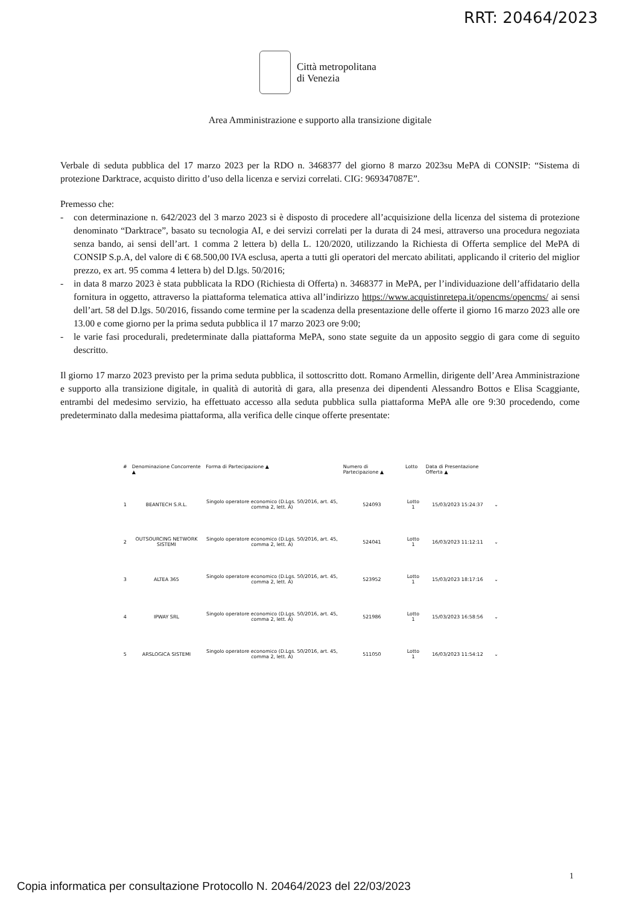RRT: 20464/2023
Città metropolitana
di Venezia
Area Amministrazione e supporto alla transizione digitale
Verbale di seduta pubblica del 17 marzo 2023 per la RDO n. 3468377 del giorno 8 marzo 2023su MePA di CONSIP: “Sistema di protezione Darktrace, acquisto diritto d’uso della licenza e servizi correlati. CIG: 969347087E”.
Premesso che:
- con determinazione n. 642/2023 del 3 marzo 2023 si è disposto di procedere all’acquisizione della licenza del sistema di protezione denominato “Darktrace”, basato su tecnologia AI, e dei servizi correlati per la durata di 24 mesi, attraverso una procedura negoziata senza bando, ai sensi dell’art. 1 comma 2 lettera b) della L. 120/2020, utilizzando la Richiesta di Offerta semplice del MePA di CONSIP S.p.A, del valore di € 68.500,00 IVA esclusa, aperta a tutti gli operatori del mercato abilitati, applicando il criterio del miglior prezzo, ex art. 95 comma 4 lettera b) del D.lgs. 50/2016;
- in data 8 marzo 2023 è stata pubblicata la RDO (Richiesta di Offerta) n. 3468377 in MePA, per l’individuazione dell’affidatario della fornitura in oggetto, attraverso la piattaforma telematica attiva all’indirizzo https://www.acquistinretepa.it/opencms/opencms/ ai sensi dell’art. 58 del D.lgs. 50/2016, fissando come termine per la scadenza della presentazione delle offerte il giorno 16 marzo 2023 alle ore 13.00 e come giorno per la prima seduta pubblica il 17 marzo 2023 ore 9:00;
- le varie fasi procedurali, predeterminate dalla piattaforma MePA, sono state seguite da un apposito seggio di gara come di seguito descritto.
Il giorno 17 marzo 2023 previsto per la prima seduta pubblica, il sottoscritto dott. Romano Armellin, dirigente dell’Area Amministrazione e supporto alla transizione digitale, in qualità di autorità di gara, alla presenza dei dipendenti Alessandro Bottos e Elisa Scaggiante, entrambi del medesimo servizio, ha effettuato accesso alla seduta pubblica sulla piattaforma MePA alle ore 9:30 procedendo, come predeterminato dalla medesima piattaforma, alla verifica delle cinque offerte presentate:
| # | Denominazione Concorrente ▲ | Forma di Partecipazione ▲ | Numero di Partecipazione ▲ | Lotto | Data di Presentazione Offerta ▲ | |
| --- | --- | --- | --- | --- | --- | --- |
| 1 | BEANTECH S.R.L. | Singolo operatore economico (D.Lgs. 50/2016, art. 45, comma 2, lett. A) | 524093 | Lotto 1 | 15/03/2023 15:24:37 | ⌄ |
| 2 | OUTSOURCING NETWORK SISTEMI | Singolo operatore economico (D.Lgs. 50/2016, art. 45, comma 2, lett. A) | 524041 | Lotto 1 | 16/03/2023 11:12:11 | ⌄ |
| 3 | ALTEA 365 | Singolo operatore economico (D.Lgs. 50/2016, art. 45, comma 2, lett. A) | 523952 | Lotto 1 | 15/03/2023 18:17:16 | ⌄ |
| 4 | IPWAY SRL | Singolo operatore economico (D.Lgs. 50/2016, art. 45, comma 2, lett. A) | 521986 | Lotto 1 | 15/03/2023 16:58:56 | ⌄ |
| 5 | ARSLOGICA SISTEMI | Singolo operatore economico (D.Lgs. 50/2016, art. 45, comma 2, lett. A) | 511050 | Lotto 1 | 16/03/2023 11:54:12 | ⌄ |
1
Copia informatica per consultazione Protocollo N. 20464/2023 del 22/03/2023